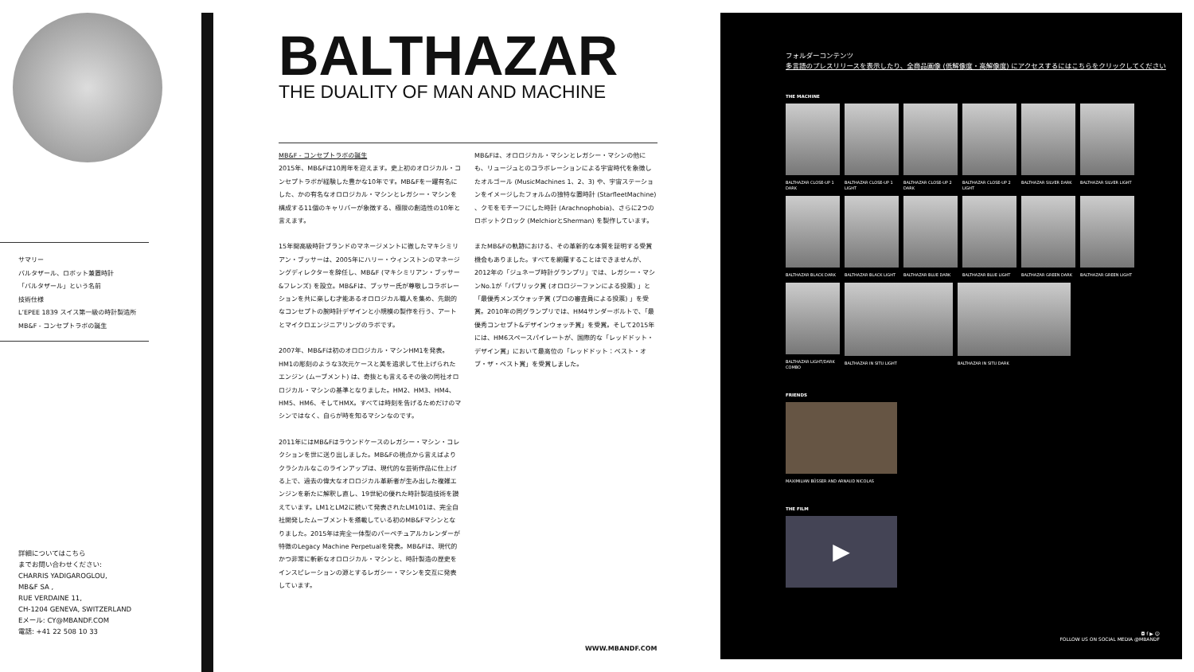サマリー
バルタザール、ロボット兼置時計
「バルタザール」という名前
技術仕様
L’EPEE 1839 スイス第一級の時計製造所
MB&F - コンセプトラボの誕生
詳細についてはこちら
までお問い合わせください:
CHARRIS YADIGAROGLOU,
MB&F SA ,
RUE VERDAINE 11,
CH-1204 GENEVA, SWITZERLAND
Eメール: CY@MBANDF.COM
電話: +41 22 508 10 33
BALTHAZAR
THE DUALITY OF MAN AND MACHINE
MB&F - コンセプトラボの誕生
2015年、MB&Fは10周年を迎えます。史上初のオロジカル・コンセプトラボが経験した豊かな10年です。MB&Fを一躍有名にした、かの有名なオロロジカル・マシンとレガシー・マシンを構成する11個のキャリバーが象徴する、極限の創造性の10年と言えます。
15年間高級時計ブランドのマネージメントに徹したマキシミリアン・ブッサーは、2005年にハリー・ウィンストンのマネージングディレクターを辞任し、MB&F (マキシミリアン・ブッサー&フレンズ) を設立。MB&Fは、ブッサー氏が尊敬しコラボレーションを共に楽しむ才能あるオロロジカル職人を集め、先鋭的なコンセプトの腕時計デザインと小規模の製作を行う、アートとマイクロエンジニアリングのラボです。
2007年、MB&Fは初のオロロジカル・マシンHM1を発表。HM1の彫刻のような3次元ケースと美を追求して仕上げられたエンジン (ムーブメント) は、奇抜とも言えるその後の同社オロロジカル・マシンの基準となりました。HM2、HM3、HM4、HM5、HM6、そしてHMX。すべては時刻を告げるためだけのマシンではなく、自らが時を知るマシンなのです。
2011年にはMB&Fはラウンドケースのレガシー・マシン・コレクションを世に送り出しました。MB&Fの視点から言えばよりクラシカルなこのラインアップは、現代的な芸術作品に仕上げる上で、過去の偉大なオロロジカル革新者が生み出した複雑エンジンを新たに解釈し直し、19世紀の優れた時計製造技術を讃えています。LM1とLM2に続いて発表されたLM101は、完全自社開発したムーブメントを搭載している初のMB&Fマシンとなりました。2015年は完全一体型のパーペチュアルカレンダーが特徴のLegacy Machine Perpetualを発表。MB&Fは、現代的かつ非常に斬新なオロロジカル・マシンと、時計製造の歴史をインスピレーションの源とするレガシー・マシンを交互に発表しています。
MB&Fは、オロロジカル・マシンとレガシー・マシンの他にも、リュージュとのコラボレーションによる宇宙時代を象徴したオルゴール (MusicMachines 1、2、3) や、宇宙ステーションをイメージしたフォルムの独特な置時計 (StarfleetMachine) 、クモをモチーフにした時計 (Arachnophobia)、さらに2つのロボットクロック (MelchiorとSherman) を製作しています。
またMB&Fの軌跡における、その革新的な本質を証明する受賞機会もありました。すべてを網羅することはできませんが、2012年の「ジュネーブ時計グランプリ」では、レガシー・マシンNo.1が「パブリック賞 (オロロジーファンによる投票) 」と「最優秀メンズウォッチ賞 (プロの審査員による投票) 」を受賞。2010年の同グランプリでは、HM4サンダーボルトで、「最優秀コンセプト&デザインウォッチ賞」を受賞。そして2015年には、HM6スペースパイレートが、国際的な「レッドドット・デザイン賞」において最高位の「レッドドット：ベスト・オブ・ザ・ベスト賞」を受賞しました。
WWW.MBANDF.COM
フォルダーコンテンツ
多言語のプレスリリースを表示したり、全商品画像 (低解像度・高解像度) にアクセスするにはこちらをクリックしてください
THE MACHINE
BALTHAZAR CLOSE-UP 1 DARK
BALTHAZAR CLOSE-UP 1 LIGHT
BALTHAZAR CLOSE-UP 2 DARK
BALTHAZAR CLOSE-UP 2 LIGHT
BALTHAZAR SILVER DARK
BALTHAZAR SILVER LIGHT
BALTHAZAR BLACK DARK
BALTHAZAR BLACK LIGHT
BALTHAZAR BLUE DARK
BALTHAZAR BLUE LIGHT
BALTHAZAR GREEN DARK
BALTHAZAR GREEN LIGHT
BALTHAZAR LIGHT/DARK COMBO
BALTHAZAR IN SITU LIGHT
BALTHAZAR IN SITU DARK
FRIENDS
MAXIMILIAN BÜSSER AND ARNAUD NICOLAS
THE FILM
▶
◘ f ▶ ☺
FOLLOW US ON SOCIAL MEDIA @MBANDF